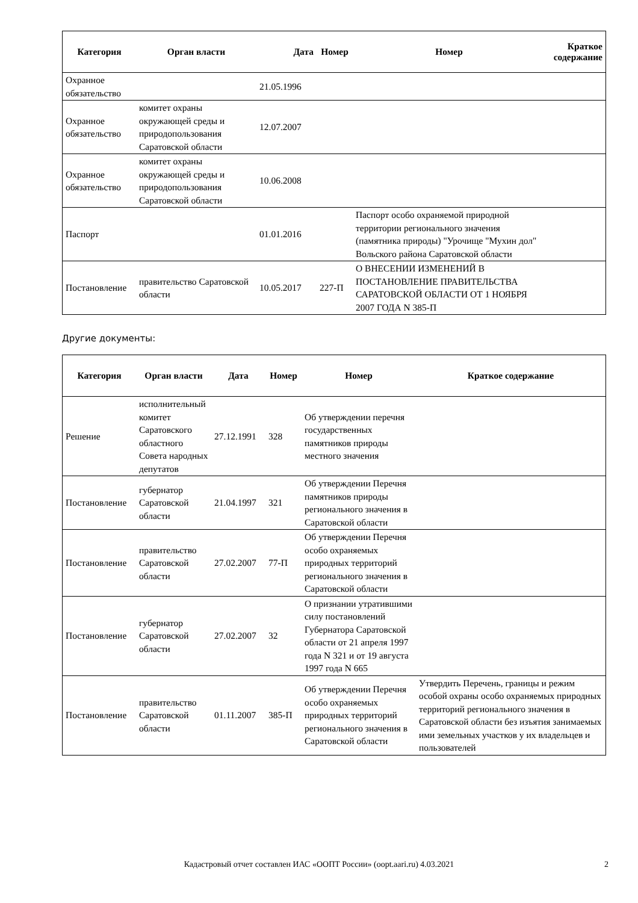| Категория | Орган власти | Дата | Номер | Номер | Краткое содержание |
| --- | --- | --- | --- | --- | --- |
| Охранное обязательство | | 21.05.1996 | | | |
| Охранное обязательство | комитет охраны окружающей среды и природопользования Саратовской области | 12.07.2007 | | | |
| Охранное обязательство | комитет охраны окружающей среды и природопользования Саратовской области | 10.06.2008 | | | |
| Паспорт | | 01.01.2016 | | Паспорт особо охраняемой природной территории регионального значения (памятника природы) "Урочище "Мухин дол" Вольского района Саратовской области | |
| Постановление | правительство Саратовской области | 10.05.2017 | 227-П | О ВНЕСЕНИИ ИЗМЕНЕНИЙ В ПОСТАНОВЛЕНИЕ ПРАВИТЕЛЬСТВА САРАТОВСКОЙ ОБЛАСТИ ОТ 1 НОЯБРЯ 2007 ГОДА N 385-П | |
Другие документы:
| Категория | Орган власти | Дата | Номер | Номер | Краткое содержание |
| --- | --- | --- | --- | --- | --- |
| Решение | исполнительный комитет Саратовского областного Совета народных депутатов | 27.12.1991 | 328 | Об утверждении перечня государственных памятников природы местного значения | |
| Постановление | губернатор Саратовской области | 21.04.1997 | 321 | Об утверждении Перечня памятников природы регионального значения в Саратовской области | |
| Постановление | правительство Саратовской области | 27.02.2007 | 77-П | Об утверждении Перечня особо охраняемых природных территорий регионального значения в Саратовской области | |
| Постановление | губернатор Саратовской области | 27.02.2007 | 32 | О признании утратившими силу постановлений Губернатора Саратовской области от 21 апреля 1997 года N 321 и от 19 августа 1997 года N 665 | |
| Постановление | правительство Саратовской области | 01.11.2007 | 385-П | Об утверждении Перечня особо охраняемых природных территорий регионального значения в Саратовской области | Утвердить Перечень, границы и режим особой охраны особо охраняемых природных территорий регионального значения в Саратовской области без изъятия занимаемых ими земельных участков у их владельцев и пользователей |
Кадастровый отчет составлен ИАС «ООПТ России» (oopt.aari.ru) 4.03.2021 2